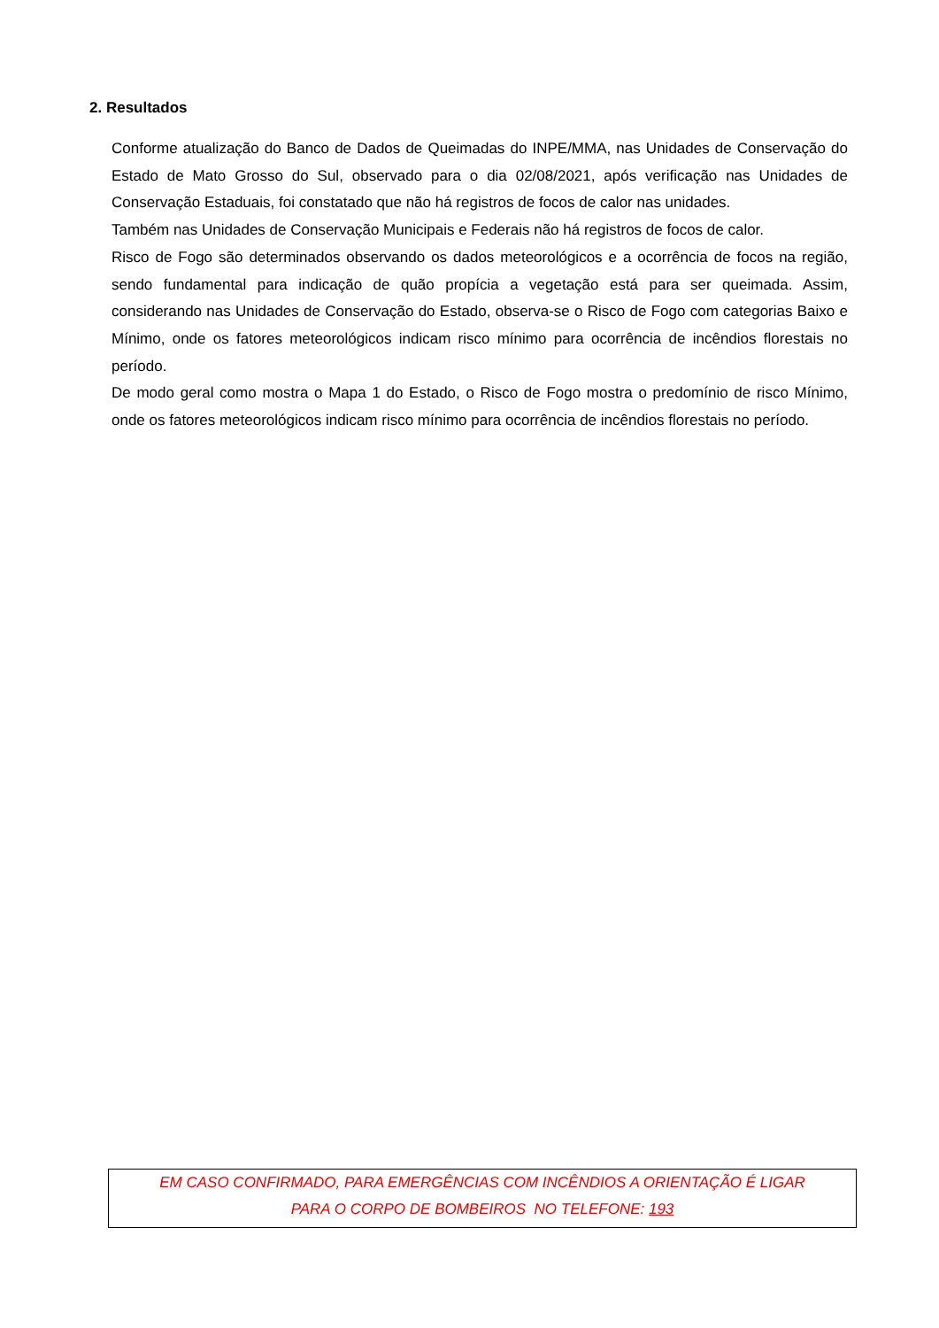2. Resultados
Conforme atualização do Banco de Dados de Queimadas do INPE/MMA, nas Unidades de Conservação do Estado de Mato Grosso do Sul, observado para o dia 02/08/2021, após verificação nas Unidades de Conservação Estaduais, foi constatado que não há registros de focos de calor nas unidades.
Também nas Unidades de Conservação Municipais e Federais não há registros de focos de calor.
Risco de Fogo são determinados observando os dados meteorológicos e a ocorrência de focos na região, sendo fundamental para indicação de quão propícia a vegetação está para ser queimada. Assim, considerando nas Unidades de Conservação do Estado, observa-se o Risco de Fogo com categorias Baixo e Mínimo, onde os fatores meteorológicos indicam risco mínimo para ocorrência de incêndios florestais no período.
De modo geral como mostra o Mapa 1 do Estado, o Risco de Fogo mostra o predomínio de risco Mínimo, onde os fatores meteorológicos indicam risco mínimo para ocorrência de incêndios florestais no período.
EM CASO CONFIRMADO, PARA EMERGÊNCIAS COM INCÊNDIOS A ORIENTAÇÃO É LIGAR
PARA O CORPO DE BOMBEIROS NO TELEFONE: 193